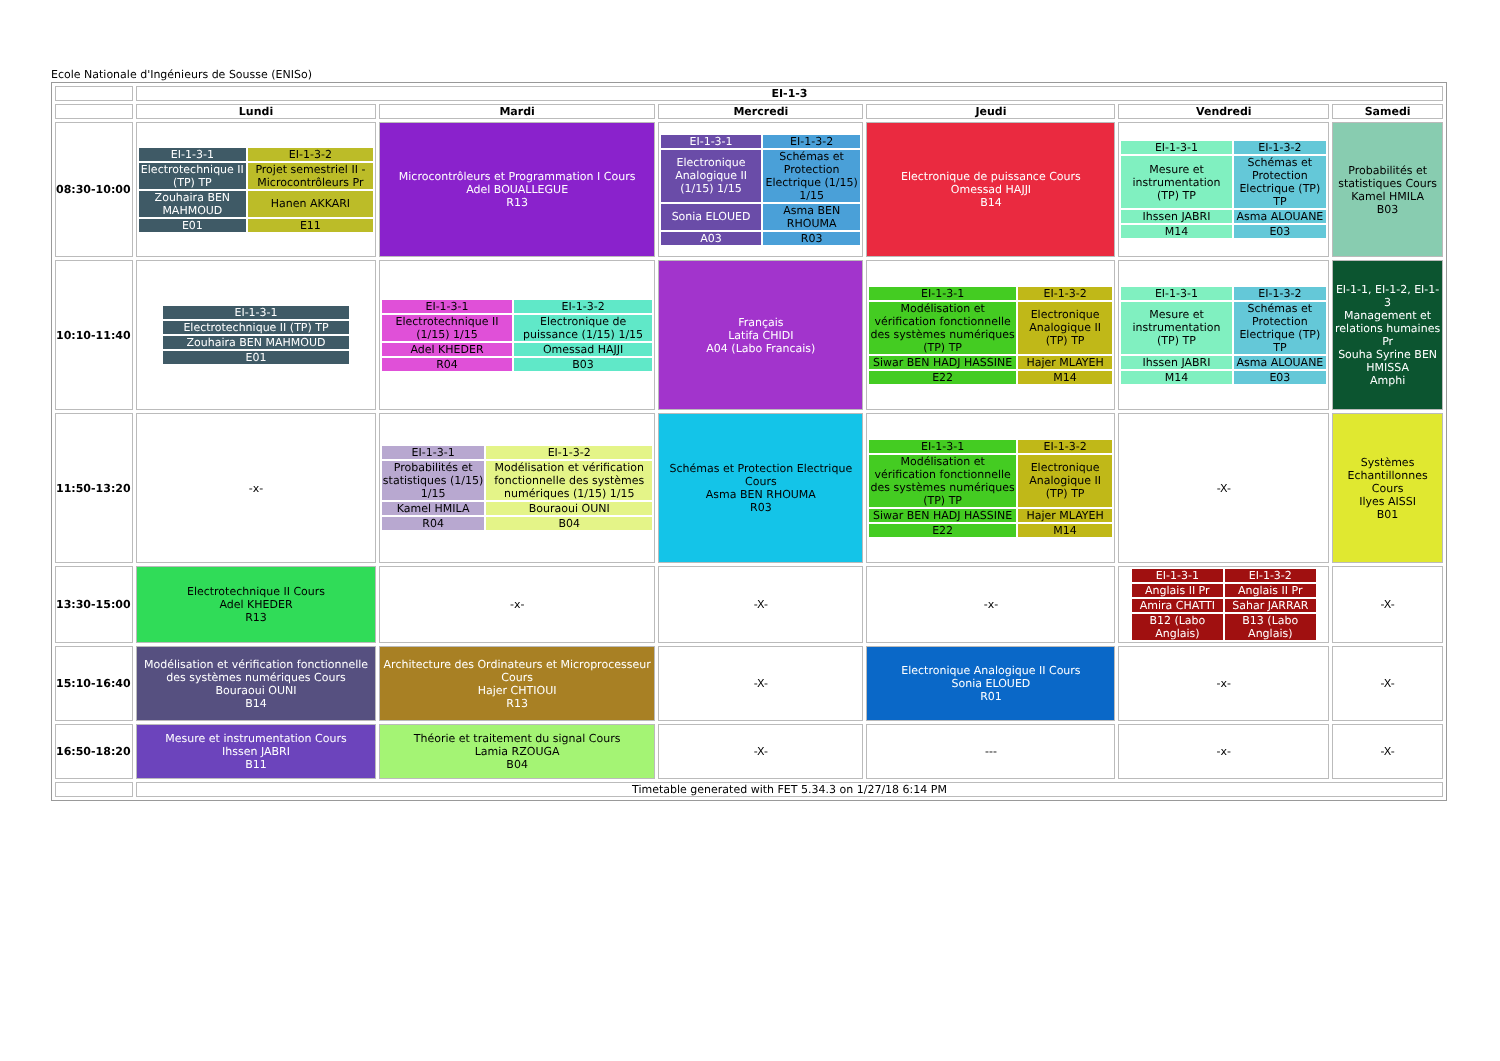Ecole Nationale d'Ingénieurs de Sousse (ENISo)
| | EI-1-3 | | | | | |
| --- | --- | --- | --- | --- | --- | --- |
| | Lundi | Mardi | Mercredi | Jeudi | Vendredi | Samedi |
| 08:30-10:00 | / EI-1-3-1 / EI-1-3-2 / / Electrotechnique II (TP) TP / Projet semestriel II - Microcontrôleurs Pr / / Zouhaira BEN MAHMOUD / Hanen AKKARI / / E01 / E11 / | Microcontrôleurs et Programmation I Cours Adel BOUALLEGUE R13 | / EI-1-3-1 / EI-1-3-2 / / Electronique Analogique II (1/15) 1/15 / Schémas et Protection Electrique (1/15) 1/15 / / Sonia ELOUED / Asma BEN RHOUMA / / A03 / R03 / | Electronique de puissance Cours Omessad HAJJI B14 | / EI-1-3-1 / EI-1-3-2 / / Mesure et instrumentation (TP) TP / Schémas et Protection Electrique (TP) TP / / Ihssen JABRI / Asma ALOUANE / / M14 / E03 / | Probabilités et statistiques Cours Kamel HMILA B03 |
| 10:10-11:40 | / EI-1-3-1 / / Electrotechnique II (TP) TP / / Zouhaira BEN MAHMOUD / / E01 / | / EI-1-3-1 / EI-1-3-2 / / Electrotechnique II (1/15) 1/15 / Electronique de puissance (1/15) 1/15 / / Adel KHEDER / Omessad HAJJI / / R04 / B03 / | Français Latifa CHIDI A04 (Labo Francais) | / EI-1-3-1 / EI-1-3-2 / / Modélisation et vérification fonctionnelle des systèmes numériques (TP) TP / Electronique Analogique II (TP) TP / / Siwar BEN HADJ HASSINE / Hajer MLAYEH / / E22 / M14 / | / EI-1-3-1 / EI-1-3-2 / / Mesure et instrumentation (TP) TP / Schémas et Protection Electrique (TP) TP / / Ihssen JABRI / Asma ALOUANE / / M14 / E03 / | EI-1-1, EI-1-2, EI-1-3 Management et relations humaines Pr Souha Syrine BEN HMISSA Amphi |
| 11:50-13:20 | -x- | / EI-1-3-1 / EI-1-3-2 / / Probabilités et statistiques (1/15) 1/15 / Modélisation et vérification fonctionnelle des systèmes numériques (1/15) 1/15 / / Kamel HMILA / Bouraoui OUNI / / R04 / B04 / | Schémas et Protection Electrique Cours Asma BEN RHOUMA R03 | / EI-1-3-1 / EI-1-3-2 / / Modélisation et vérification fonctionnelle des systèmes numériques (TP) TP / Electronique Analogique II (TP) TP / / Siwar BEN HADJ HASSINE / Hajer MLAYEH / / E22 / M14 / | -X- | Systèmes Echantillonnes Cours Ilyes AISSI B01 |
| 13:30-15:00 | Electrotechnique II Cours Adel KHEDER R13 | -x- | -X- | -x- | / EI-1-3-1 / EI-1-3-2 / / Anglais II Pr / Anglais II Pr / / Amira CHATTI / Sahar JARRAR / / B12 (Labo Anglais) / B13 (Labo Anglais) / | -X- |
| 15:10-16:40 | Modélisation et vérification fonctionnelle des systèmes numériques Cours Bouraoui OUNI B14 | Architecture des Ordinateurs et Microprocesseur Cours Hajer CHTIOUI R13 | -X- | Electronique Analogique II Cours Sonia ELOUED R01 | -x- | -X- |
| 16:50-18:20 | Mesure et instrumentation Cours Ihssen JABRI B11 | Théorie et traitement du signal Cours Lamia RZOUGA B04 | -X- | --- | -x- | -X- |
| | Timetable generated with FET 5.34.3 on 1/27/18 6:14 PM | | | | | |